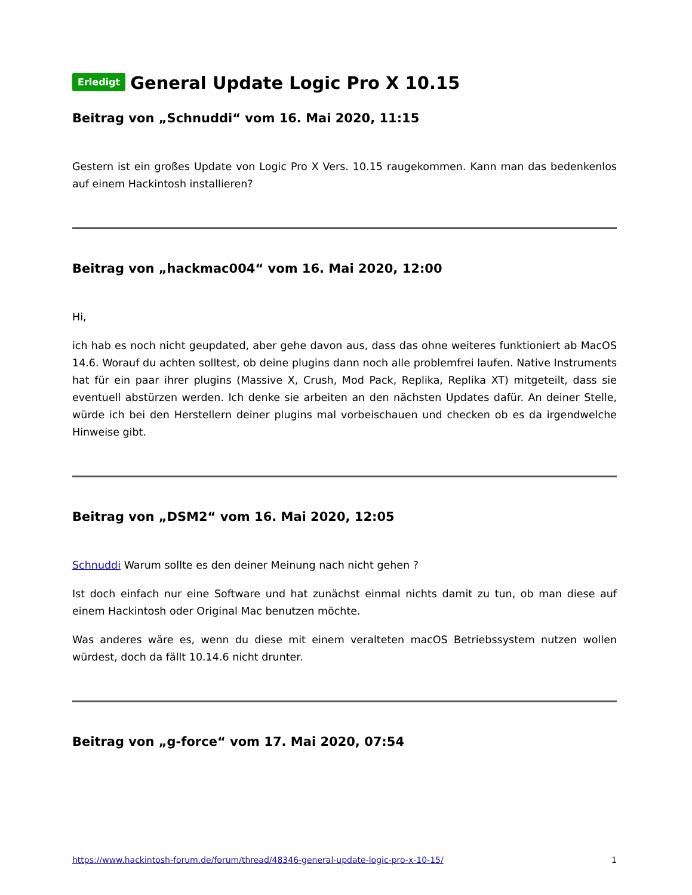Erledigt General Update Logic Pro X 10.15
Beitrag von „Schnuddi“ vom 16. Mai 2020, 11:15
Gestern ist ein großes Update von Logic Pro X Vers. 10.15 raugekommen. Kann man das bedenkenlos auf einem Hackintosh installieren?
Beitrag von „hackmac004“ vom 16. Mai 2020, 12:00
Hi,
ich hab es noch nicht geupdated, aber gehe davon aus, dass das ohne weiteres funktioniert ab MacOS 14.6. Worauf du achten solltest, ob deine plugins dann noch alle problemfrei laufen. Native Instruments hat für ein paar ihrer plugins (Massive X, Crush, Mod Pack, Replika, Replika XT) mitgeteilt, dass sie eventuell abstürzen werden. Ich denke sie arbeiten an den nächsten Updates dafür. An deiner Stelle, würde ich bei den Herstellern deiner plugins mal vorbeischauen und checken ob es da irgendwelche Hinweise gibt.
Beitrag von „DSM2“ vom 16. Mai 2020, 12:05
Schnuddi Warum sollte es den deiner Meinung nach nicht gehen ?
Ist doch einfach nur eine Software und hat zunächst einmal nichts damit zu tun, ob man diese auf einem Hackintosh oder Original Mac benutzen möchte.
Was anderes wäre es, wenn du diese mit einem veralteten macOS Betriebssystem nutzen wollen würdest, doch da fällt 10.14.6 nicht drunter.
Beitrag von „g-force“ vom 17. Mai 2020, 07:54
https://www.hackintosh-forum.de/forum/thread/48346-general-update-logic-pro-x-10-15/ 1